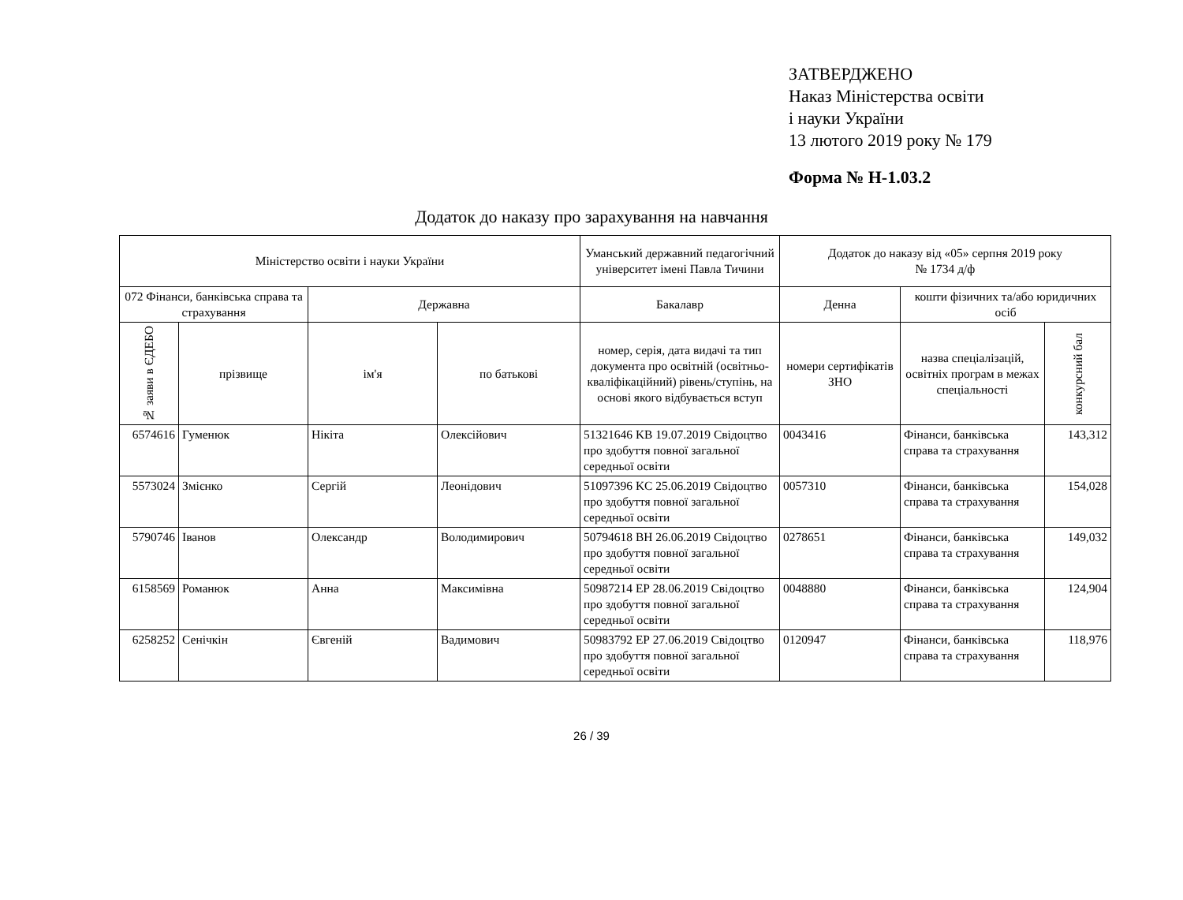ЗАТВЕРДЖЕНО
Наказ Міністерства освіти
і науки України
13 лютого 2019 року № 179
Форма № Н-1.03.2
Додаток до наказу про зарахування на навчання
| Міністерство освіти і науки України | | | | Уманський державний педагогічний університет імені Павла Тичини | Додаток до наказу від «05» серпня 2019 року № 1734 д/ф | | |
| --- | --- | --- | --- | --- | --- | --- | --- |
| 072 Фінанси, банківська справа та страхування | | Державна | | Бакалавр | Денна | кошти фізичних та/або юридичних осіб | |
| № заяви в ЄДЕБО | прізвище | ім'я | по батькові | номер, серія, дата видачі та тип документа про освітній (освітньо-кваліфікаційний) рівень/ступінь, на основі якого відбувається вступ | номери сертифікатів ЗНО | назва спеціалізацій, освітніх програм в межах спеціальності | конкурсний бал |
| 6574616 | Гуменюк | Нікіта | Олексійович | 51321646 KB 19.07.2019 Свідоцтво про здобуття повної загальної середньої освіти | 0043416 | Фінанси, банківська справа та страхування | 143,312 |
| 5573024 | Змієнко | Сергій | Леонідович | 51097396 KC 25.06.2019 Свідоцтво про здобуття повної загальної середньої освіти | 0057310 | Фінанси, банківська справа та страхування | 154,028 |
| 5790746 | Іванов | Олександр | Володимирович | 50794618 ВН 26.06.2019 Свідоцтво про здобуття повної загальної середньої освіти | 0278651 | Фінанси, банківська справа та страхування | 149,032 |
| 6158569 | Романюк | Анна | Максимівна | 50987214 ЕР 28.06.2019 Свідоцтво про здобуття повної загальної середньої освіти | 0048880 | Фінанси, банківська справа та страхування | 124,904 |
| 6258252 | Сенічкін | Євгеній | Вадимович | 50983792 ЕР 27.06.2019 Свідоцтво про здобуття повної загальної середньої освіти | 0120947 | Фінанси, банківська справа та страхування | 118,976 |
26 / 39